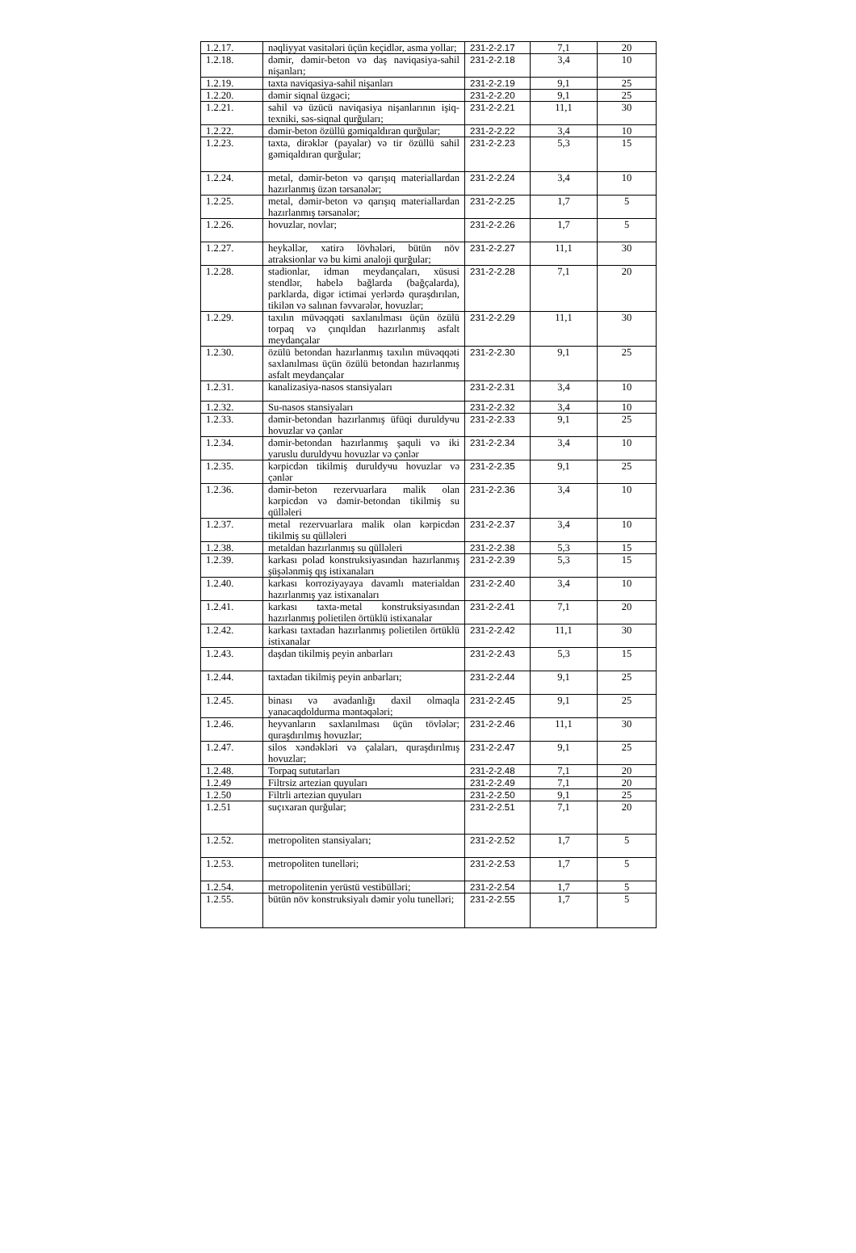| 1.2.17. | nəqliyyat vasitələri üçün keçidlər, asma yollar; | 231-2-2.17 | 7,1 | 20 |
| 1.2.18. | dəmir, dəmir-beton və daş naviqasiya-sahil nişanları; | 231-2-2.18 | 3,4 | 10 |
| 1.2.19. | taxta naviqasiya-sahil nişanları | 231-2-2.19 | 9,1 | 25 |
| 1.2.20. | dəmir siqnal üzgəci; | 231-2-2.20 | 9,1 | 25 |
| 1.2.21. | sahil və üzücü naviqasiya nişanlarının işiq-texniki, səs-siqnal qurğuları; | 231-2-2.21 | 11,1 | 30 |
| 1.2.22. | dəmir-beton özüllü gəmiqaldıran qurğular; | 231-2-2.22 | 3,4 | 10 |
| 1.2.23. | taxta, dirəklər (payalar) və tir özüllü sahil gəmiqaldıran qurğular; | 231-2-2.23 | 5,3 | 15 |
| 1.2.24. | metal, dəmir-beton və qarışıq materiallardan hazırlanmış üzən tərsanələr; | 231-2-2.24 | 3,4 | 10 |
| 1.2.25. | metal, dəmir-beton və qarışıq materiallardan hazırlanmış tərsanələr; | 231-2-2.25 | 1,7 | 5 |
| 1.2.26. | hovuzlar, novlar; | 231-2-2.26 | 1,7 | 5 |
| 1.2.27. | heykəllər, xatirə lövhələri, bütün növ atraksionlar və bu kimi analoji qurğular; | 231-2-2.27 | 11,1 | 30 |
| 1.2.28. | stadionlar, idman meydançaları, xüsusi stendlər, habelə bağlarda (bağçalarda), parklarda, digər ictimai yerlərdə quraşdırılan, tikilən və salınan fəvvarələr, hovuzlar; | 231-2-2.28 | 7,1 | 20 |
| 1.2.29. | taxılın müvəqqəti saxlanılması üçün özülü torpaq və çınqıldan hazırlanmış asfalt meydançalar | 231-2-2.29 | 11,1 | 30 |
| 1.2.30. | özülü betondan hazırlanmış taxılın müvəqqəti saxlanılması üçün özülü betondan hazırlanmış asfalt meydançalar | 231-2-2.30 | 9,1 | 25 |
| 1.2.31. | kanalizasiya-nasos stansiyaları | 231-2-2.31 | 3,4 | 10 |
| 1.2.32. | Su-nasos stansiyaları | 231-2-2.32 | 3,4 | 10 |
| 1.2.33. | dəmir-betondan hazırlanmış üfüqi duruldучu hovuzlar və çənlər | 231-2-2.33 | 9,1 | 25 |
| 1.2.34. | dəmir-betondan hazırlanmış şaquli və iki yaruslu duruldучu hovuzlar və çənlər | 231-2-2.34 | 3,4 | 10 |
| 1.2.35. | kərpicdən tikilmiş duruldучu hovuzlar və çənlər | 231-2-2.35 | 9,1 | 25 |
| 1.2.36. | dəmir-beton rezervuarlara malik olan kərpicdən və dəmir-betondan tikilmiş su qülləleri | 231-2-2.36 | 3,4 | 10 |
| 1.2.37. | metal rezervuarlara malik olan kərpicdən tikilmiş su qülləleri | 231-2-2.37 | 3,4 | 10 |
| 1.2.38. | metaldan hazırlanmış su qülləleri | 231-2-2.38 | 5,3 | 15 |
| 1.2.39. | karkası polad konstruksiyasından hazırlanmış şüşələnmiş qış istixanaları | 231-2-2.39 | 5,3 | 15 |
| 1.2.40. | karkası korroziyayaya davamlı materialdan hazırlanmış yaz istixanaları | 231-2-2.40 | 3,4 | 10 |
| 1.2.41. | karkası taxta-metal konstruksiyasından hazırlanmış polietilen örtüklü istixanalar | 231-2-2.41 | 7,1 | 20 |
| 1.2.42. | karkası taxtadan hazırlanmış polietilen örtüklü istixanalar | 231-2-2.42 | 11,1 | 30 |
| 1.2.43. | daşdan tikilmiş peyin anbarları | 231-2-2.43 | 5,3 | 15 |
| 1.2.44. | taxtadan tikilmiş peyin anbarları; | 231-2-2.44 | 9,1 | 25 |
| 1.2.45. | binası və avadanlığı daxil olmaqla yanacaqdoldurma məntəqələri; | 231-2-2.45 | 9,1 | 25 |
| 1.2.46. | heyvanların saxlanılması üçün tövlələr; quraşdırılmış hovuzlar; | 231-2-2.46 | 11,1 | 30 |
| 1.2.47. | silos xəndəkləri və çalaları, quraşdırılmış hovuzlar; | 231-2-2.47 | 9,1 | 25 |
| 1.2.48. | Torpaq sututarları | 231-2-2.48 | 7,1 | 20 |
| 1.2.49 | Filtrsiz artezian quyuları | 231-2-2.49 | 7,1 | 20 |
| 1.2.50 | Filtrli artezian quyuları | 231-2-2.50 | 9,1 | 25 |
| 1.2.51 | suçıxaran qurğular; | 231-2-2.51 | 7,1 | 20 |
| 1.2.52. | metropoliten stansiyaları; | 231-2-2.52 | 1,7 | 5 |
| 1.2.53. | metropoliten tunelləri; | 231-2-2.53 | 1,7 | 5 |
| 1.2.54. | metropolitenin yerüstü vestibülləri; | 231-2-2.54 | 1,7 | 5 |
| 1.2.55. | bütün növ konstruksiyalı dəmir yolu tunelləri; | 231-2-2.55 | 1,7 | 5 |